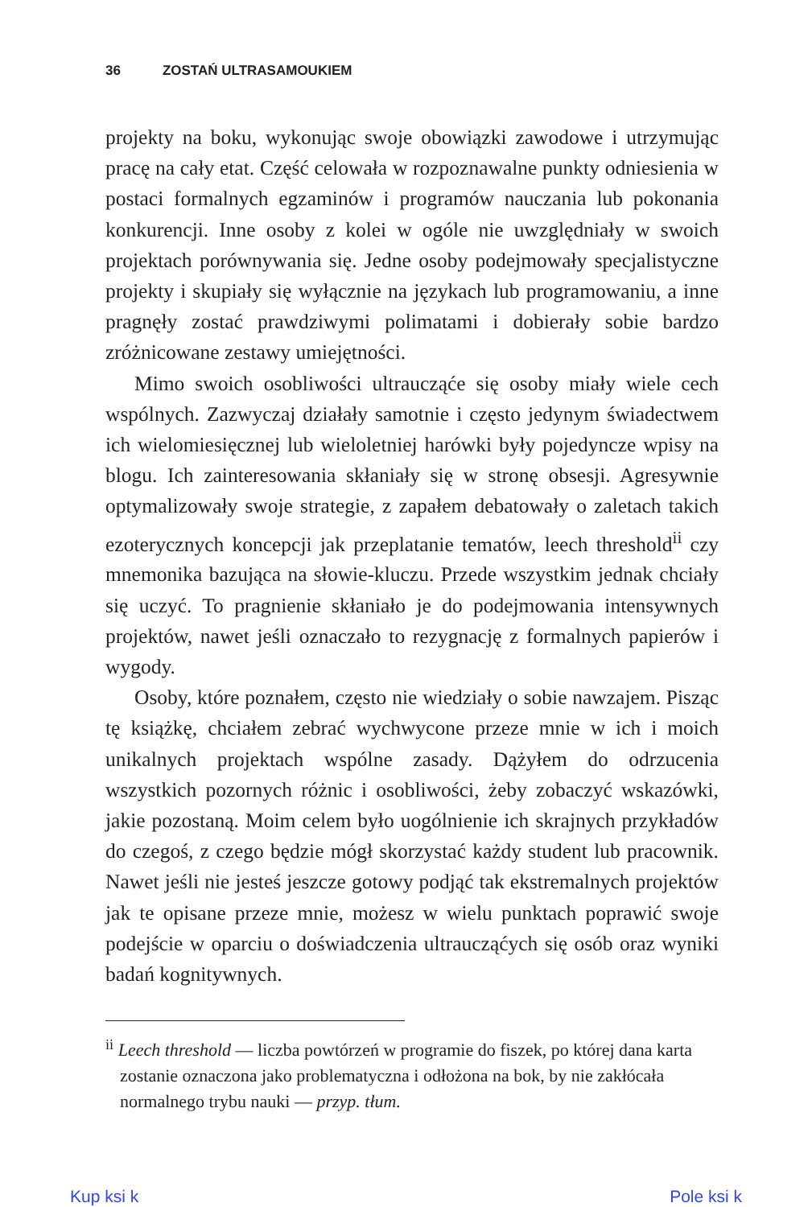36 ZOSTAŃ ULTRASAMOUKIEM
projekty na boku, wykonując swoje obowiązki zawodowe i utrzymując pracę na cały etat. Część celowała w rozpoznawalne punkty odniesienia w postaci formalnych egzaminów i programów nauczania lub pokonania konkurencji. Inne osoby z kolei w ogóle nie uwzględniały w swoich projektach porównywania się. Jedne osoby podejmowały specjalistyczne projekty i skupiały się wyłącznie na językach lub programowaniu, a inne pragnęły zostać prawdziwymi polimatami i dobierały sobie bardzo zróżnicowane zestawy umiejętności.
Mimo swoich osobliwości ultraucząće się osoby miały wiele cech wspólnych. Zazwyczaj działały samotnie i często jedynym świadectwem ich wielomiesięcznej lub wieloletniej harówki były pojedyncze wpisy na blogu. Ich zainteresowania skłaniały się w stronę obsesji. Agresywnie optymalizowały swoje strategie, z zapałem debatowały o zaletach takich ezoterycznych koncepcji jak przeplatanie tematów, leech threshold<sup>ii</sup> czy mnemonika bazująca na słowie-kluczu. Przede wszystkim jednak chciały się uczyć. To pragnienie skłaniało je do podejmowania intensywnych projektów, nawet jeśli oznaczało to rezygnację z formalnych papierów i wygody.
Osoby, które poznałem, często nie wiedziały o sobie nawzajem. Pisząc tę książkę, chciałem zebrać wychwycone przeze mnie w ich i moich unikalnych projektach wspólne zasady. Dążyłem do odrzucenia wszystkich pozornych różnic i osobliwości, żeby zobaczyć wskazówki, jakie pozostaną. Moim celem było uogólnienie ich skrajnych przykładów do czegoś, z czego będzie mógł skorzystać każdy student lub pracownik. Nawet jeśli nie jesteś jeszcze gotowy podjąć tak ekstremalnych projektów jak te opisane przeze mnie, możesz w wielu punktach poprawić swoje podejście w oparciu o doświadczenia ultraucząćych się osób oraz wyniki badań kognitywnych.
<sup>ii</sup> Leech threshold — liczba powtórzeń w programie do fiszek, po której dana karta zostanie oznaczona jako problematyczna i odłożona na bok, by nie zakłócała normalnego trybu nauki — przyp. tłum.
Kup ksi k Pole ksi k